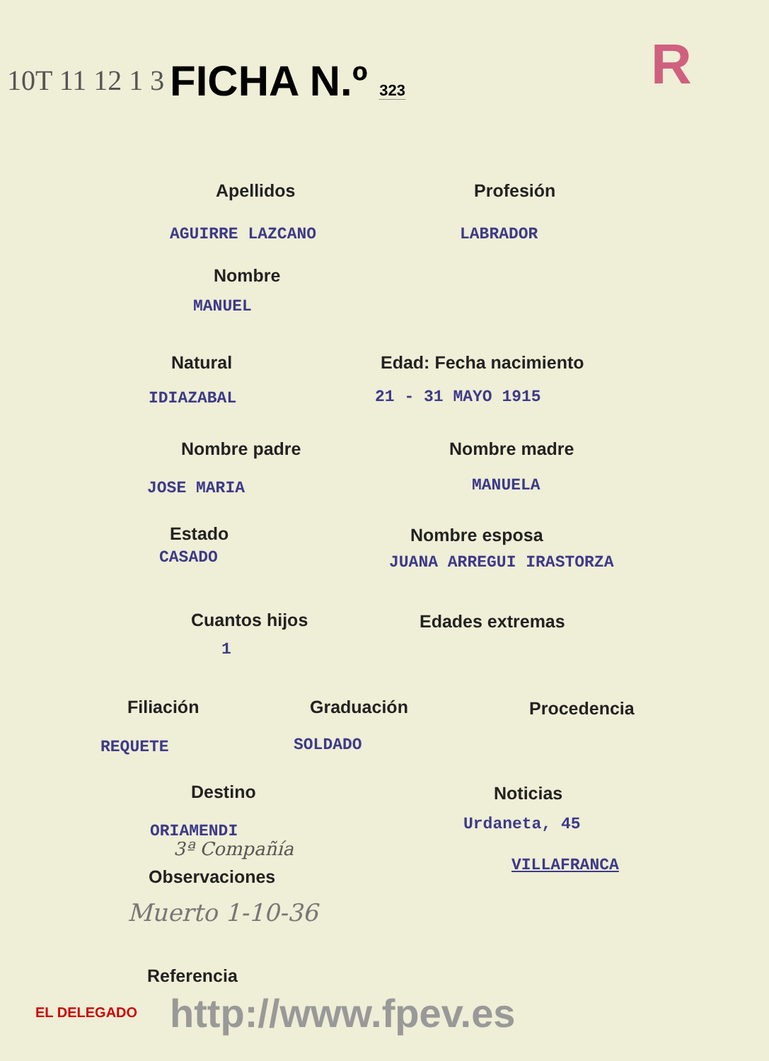10T 11 12 1 3 FICHA N.º 323 R
Apellidos Profesión
AGUIRRE LAZCANO LABRADOR
Nombre
MANUEL
Natural Edad: Fecha nacimiento
IDIAZABAL 21 - 31 MAYO 1915
Nombre padre Nombre madre
JOSE MARIA MANUELA
Estado Nombre esposa
CASADO JUANA ARREGUI IRASTORZA
Cuantos hijos Edades extremas
1
Filiación Graduación Procedencia
REQUETE SOLDADO
Destino Noticias
ORIAMENDI Urdaneta, 45
3ª Compañía
VILLAFRANCA
Observaciones
Muerto 1-10-36
Referencia
EL DELEGADO http://www.fpev.es